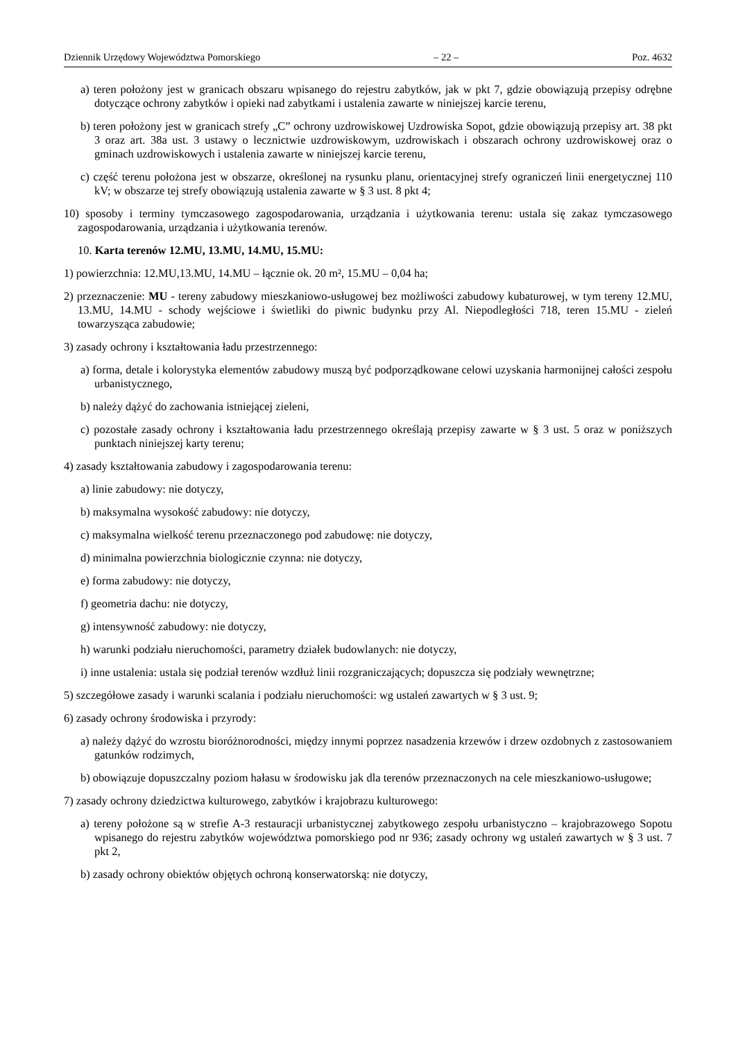Dziennik Urzędowy Województwa Pomorskiego – 22 – Poz. 4632
a) teren położony jest w granicach obszaru wpisanego do rejestru zabytków, jak w pkt 7, gdzie obowiązują przepisy odrębne dotyczące ochrony zabytków i opieki nad zabytkami i ustalenia zawarte w niniejszej karcie terenu,
b) teren położony jest w granicach strefy „C” ochrony uzdrowiskowej Uzdrowiska Sopot, gdzie obowiązują przepisy art. 38 pkt 3 oraz art. 38a ust. 3 ustawy o lecznictwie uzdrowiskowym, uzdrowiskach i obszarach ochrony uzdrowiskowej oraz o gminach uzdrowiskowych i ustalenia zawarte w niniejszej karcie terenu,
c) część terenu położona jest w obszarze, określonej na rysunku planu, orientacyjnej strefy ograniczeń linii energetycznej 110 kV; w obszarze tej strefy obowiązują ustalenia zawarte w § 3 ust. 8 pkt 4;
10) sposoby i terminy tymczasowego zagospodarowania, urządzania i użytkowania terenu: ustala się zakaz tymczasowego zagospodarowania, urządzania i użytkowania terenów.
10. Karta terenów 12.MU, 13.MU, 14.MU, 15.MU:
1) powierzchnia: 12.MU,13.MU, 14.MU – łącznie ok. 20 m², 15.MU – 0,04 ha;
2) przeznaczenie: MU - tereny zabudowy mieszkaniowo-usługowej bez możliwości zabudowy kubaturowej, w tym tereny 12.MU, 13.MU, 14.MU - schody wejściowe i świetliki do piwnic budynku przy Al. Niepodległości 718, teren 15.MU - zieleń towarzysząca zabudowie;
3) zasady ochrony i kształtowania ładu przestrzennego:
a) forma, detale i kolorystyka elementów zabudowy muszą być podporządkowane celowi uzyskania harmonijnej całości zespołu urbanistycznego,
b) należy dążyć do zachowania istniejącej zieleni,
c) pozostałe zasady ochrony i kształtowania ładu przestrzennego określają przepisy zawarte w § 3 ust. 5 oraz w poniższych punktach niniejszej karty terenu;
4) zasady kształtowania zabudowy i zagospodarowania terenu:
a) linie zabudowy: nie dotyczy,
b) maksymalna wysokość zabudowy: nie dotyczy,
c) maksymalna wielkość terenu przeznaczonego pod zabudowę: nie dotyczy,
d) minimalna powierzchnia biologicznie czynna: nie dotyczy,
e) forma zabudowy: nie dotyczy,
f) geometria dachu: nie dotyczy,
g) intensywność zabudowy: nie dotyczy,
h) warunki podziału nieruchomości, parametry działek budowlanych: nie dotyczy,
i) inne ustalenia: ustala się podział terenów wzdłuż linii rozgraniczających; dopuszcza się podziały wewnętrzne;
5) szczegółowe zasady i warunki scalania i podziału nieruchomości: wg ustaleń zawartych w § 3 ust. 9;
6) zasady ochrony środowiska i przyrody:
a) należy dążyć do wzrostu bioróżnorodności, między innymi poprzez nasadzenia krzewów i drzew ozdobnych z zastosowaniem gatunków rodzimych,
b) obowiązuje dopuszczalny poziom hałasu w środowisku jak dla terenów przeznaczonych na cele mieszkaniowo-usługowe;
7) zasady ochrony dziedzictwa kulturowego, zabytków i krajobrazu kulturowego:
a) tereny położone są w strefie A-3 restauracji urbanistycznej zabytkowego zespołu urbanistyczno – krajobrazowego Sopotu wpisanego do rejestru zabytków województwa pomorskiego pod nr 936; zasady ochrony wg ustaleń zawartych w § 3 ust. 7 pkt 2,
b) zasady ochrony obiektów objętych ochroną konserwatorską: nie dotyczy,